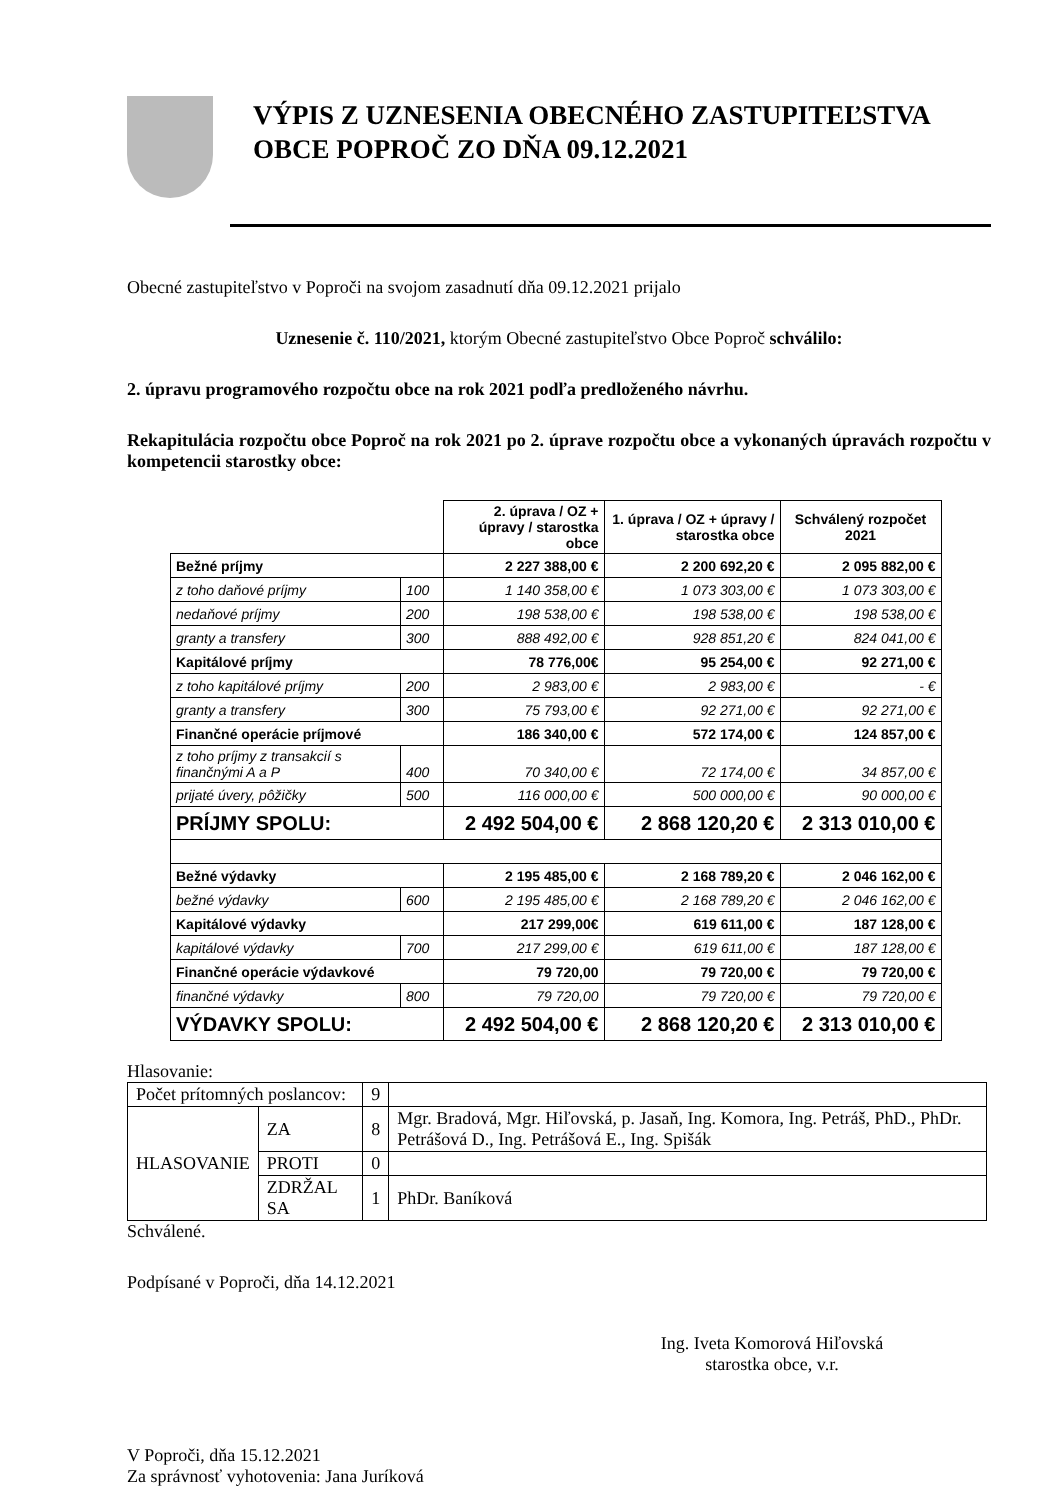VÝPIS Z UZNESENIA OBECNÉHO ZASTUPITEĽSTVA
OBCE POPROČ ZO DŇA 09.12.2021
Obecné zastupiteľstvo v Poproči na svojom zasadnutí dňa 09.12.2021 prijalo
Uznesenie č. 110/2021, ktorým Obecné zastupiteľstvo Obce Poproč schválilo:
2. úpravu programového rozpočtu obce na rok 2021 podľa predloženého návrhu.
Rekapitulácia rozpočtu obce Poproč na rok 2021 po 2. úprave rozpočtu obce a vykonaných úpravách rozpočtu v kompetencii starostky obce:
| | | 2. úprava / OZ + úpravy / starostka obce | 1. úprava / OZ + úpravy / starostka obce | Schválený rozpočet 2021 |
| --- | --- | --- | --- | --- |
| Bežné príjmy | | 2 227 388,00 € | 2 200 692,20 € | 2 095 882,00 € |
| z toho daňové príjmy | 100 | 1 140 358,00 € | 1 073 303,00 € | 1 073 303,00 € |
| nedaňové príjmy | 200 | 198 538,00 € | 198 538,00 € | 198 538,00 € |
| granty a transfery | 300 | 888 492,00 € | 928 851,20 € | 824 041,00 € |
| Kapitálové príjmy | | 78 776,00€ | 95 254,00 € | 92 271,00 € |
| z toho kapitálové príjmy | 200 | 2 983,00 € | 2 983,00 € | - € |
| granty a transfery | 300 | 75 793,00 € | 92 271,00 € | 92 271,00 € |
| Finančné operácie príjmové | | 186 340,00 € | 572 174,00 € | 124 857,00 € |
| z toho príjmy z transakcií s finančnými A a P | 400 | 70 340,00 € | 72 174,00 € | 34 857,00 € |
| prijaté úvery, pôžičky | 500 | 116 000,00 € | 500 000,00 € | 90 000,00 € |
| PRÍJMY SPOLU: | | 2 492 504,00 € | 2 868 120,20 € | 2 313 010,00 € |
| Bežné výdavky | | 2 195 485,00 € | 2 168 789,20 € | 2 046 162,00 € |
| bežné výdavky | 600 | 2 195 485,00 € | 2 168 789,20 € | 2 046 162,00 € |
| Kapitálové výdavky | | 217 299,00€ | 619 611,00 € | 187 128,00 € |
| kapitálové výdavky | 700 | 217 299,00 € | 619 611,00 € | 187 128,00 € |
| Finančné operácie výdavkové | | 79 720,00 | 79 720,00 € | 79 720,00 € |
| finančné výdavky | 800 | 79 720,00 | 79 720,00 € | 79 720,00 € |
| VÝDAVKY SPOLU: | | 2 492 504,00 € | 2 868 120,20 € | 2 313 010,00 € |
Hlasovanie:
| Počet prítomných poslancov: | | 9 | |
| HLASOVANIE | ZA | 8 | Mgr. Bradová, Mgr. Hiľovská, p. Jasaň, Ing. Komora, Ing. Petráš, PhD., PhDr. Petrášová D., Ing. Petrášová E., Ing. Spišák |
| | PROTI | 0 | |
| | ZDRŽAL SA | 1 | PhDr. Baníková |
Schválené.
Podpísané v Poproči, dňa 14.12.2021
Ing. Iveta Komorová Hiľovská
starostka obce, v.r.
V Poproči, dňa 15.12.2021
Za správnosť vyhotovenia: Jana Juríková